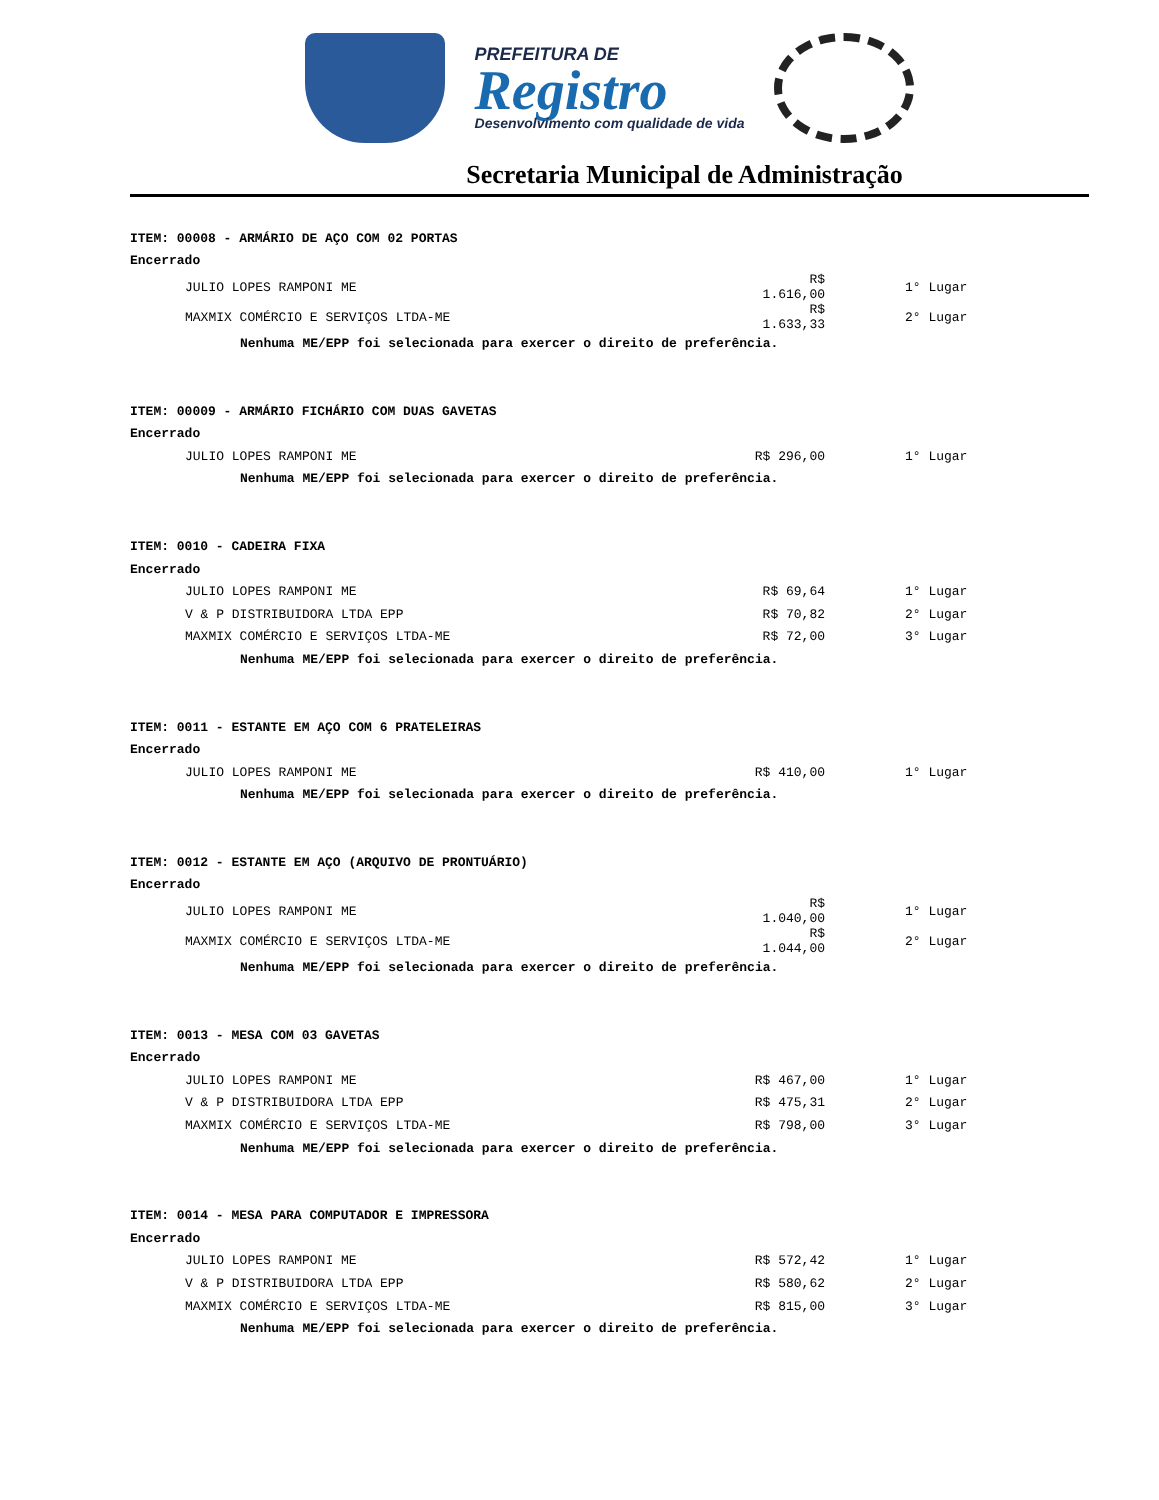PREFEITURA DE
Registro
Desenvolvimento com qualidade de vida
Secretaria Municipal de Administração
| ITEM: 00008 - ARMÁRIO DE AÇO COM 02 PORTAS | | |
| Encerrado | | |
| JULIO LOPES RAMPONI ME | R$ 1.616,00 | 1° Lugar |
| MAXMIX COMÉRCIO E SERVIÇOS LTDA-ME | R$ 1.633,33 | 2° Lugar |
| Nenhuma ME/EPP foi selecionada para exercer o direito de preferência. | | |
| ITEM: 00009 - ARMÁRIO FICHÁRIO COM DUAS GAVETAS | | |
| Encerrado | | |
| JULIO LOPES RAMPONI ME | R$ 296,00 | 1° Lugar |
| Nenhuma ME/EPP foi selecionada para exercer o direito de preferência. | | |
| ITEM: 0010 - CADEIRA FIXA | | |
| Encerrado | | |
| JULIO LOPES RAMPONI ME | R$ 69,64 | 1° Lugar |
| V & P DISTRIBUIDORA LTDA EPP | R$ 70,82 | 2° Lugar |
| MAXMIX COMÉRCIO E SERVIÇOS LTDA-ME | R$ 72,00 | 3° Lugar |
| Nenhuma ME/EPP foi selecionada para exercer o direito de preferência. | | |
| ITEM: 0011 - ESTANTE EM AÇO COM 6 PRATELEIRAS | | |
| Encerrado | | |
| JULIO LOPES RAMPONI ME | R$ 410,00 | 1° Lugar |
| Nenhuma ME/EPP foi selecionada para exercer o direito de preferência. | | |
| ITEM: 0012 - ESTANTE EM AÇO (ARQUIVO DE PRONTUÁRIO) | | |
| Encerrado | | |
| JULIO LOPES RAMPONI ME | R$ 1.040,00 | 1° Lugar |
| MAXMIX COMÉRCIO E SERVIÇOS LTDA-ME | R$ 1.044,00 | 2° Lugar |
| Nenhuma ME/EPP foi selecionada para exercer o direito de preferência. | | |
| ITEM: 0013 - MESA COM 03 GAVETAS | | |
| Encerrado | | |
| JULIO LOPES RAMPONI ME | R$ 467,00 | 1° Lugar |
| V & P DISTRIBUIDORA LTDA EPP | R$ 475,31 | 2° Lugar |
| MAXMIX COMÉRCIO E SERVIÇOS LTDA-ME | R$ 798,00 | 3° Lugar |
| Nenhuma ME/EPP foi selecionada para exercer o direito de preferência. | | |
| ITEM: 0014 - MESA PARA COMPUTADOR E IMPRESSORA | | |
| Encerrado | | |
| JULIO LOPES RAMPONI ME | R$ 572,42 | 1° Lugar |
| V & P DISTRIBUIDORA LTDA EPP | R$ 580,62 | 2° Lugar |
| MAXMIX COMÉRCIO E SERVIÇOS LTDA-ME | R$ 815,00 | 3° Lugar |
| Nenhuma ME/EPP foi selecionada para exercer o direito de preferência. | | |